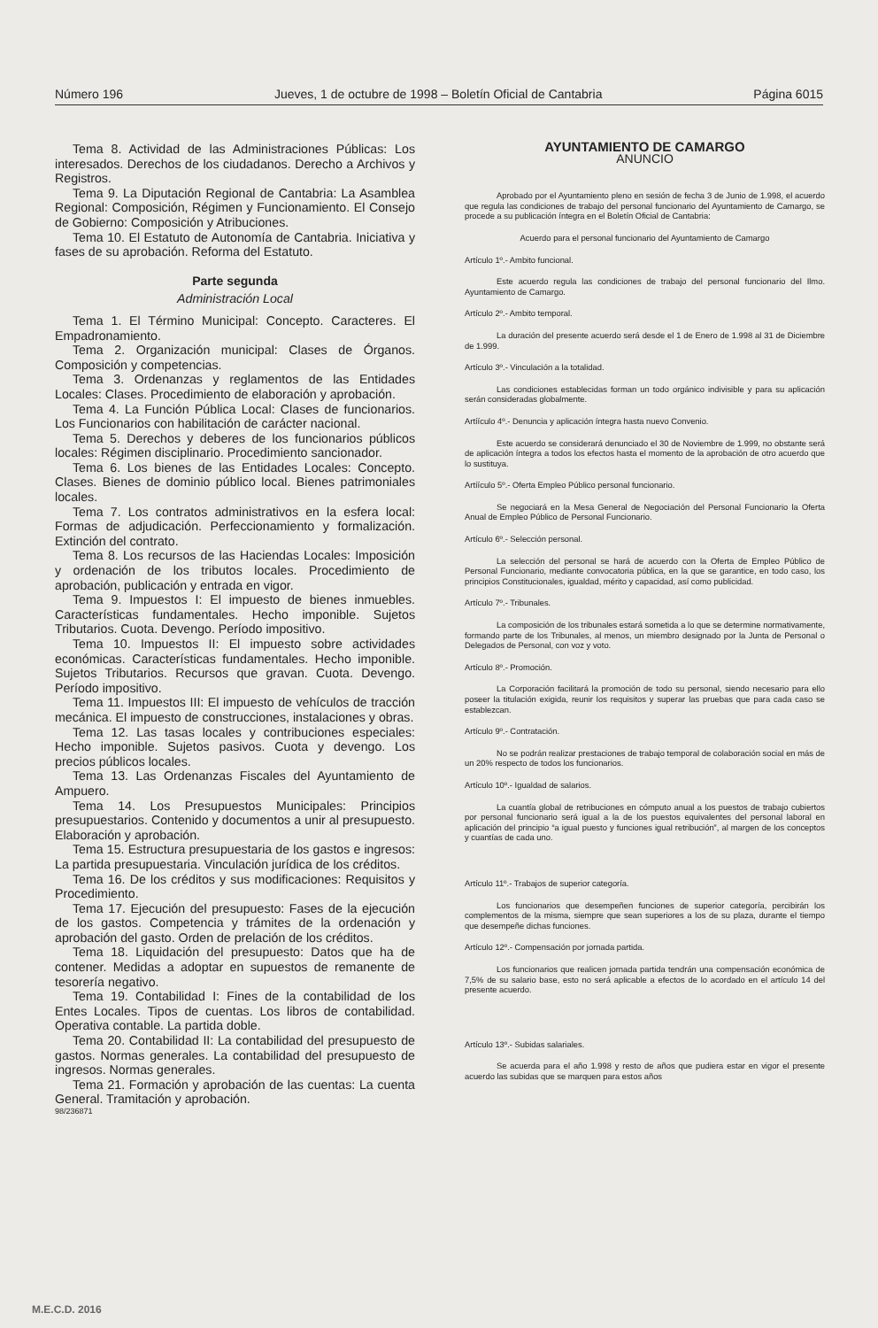Número 196 Jueves, 1 de octubre de 1998 – Boletín Oficial de Cantabria Página 6015
Tema 8. Actividad de las Administraciones Públicas: Los interesados. Derechos de los ciudadanos. Derecho a Archivos y Registros.
Tema 9. La Diputación Regional de Cantabria: La Asamblea Regional: Composición, Régimen y Funcionamiento. El Consejo de Gobierno: Composición y Atribuciones.
Tema 10. El Estatuto de Autonomía de Cantabria. Iniciativa y fases de su aprobación. Reforma del Estatuto.
Parte segunda
Administración Local
Tema 1. El Término Municipal: Concepto. Caracteres. El Empadronamiento.
Tema 2. Organización municipal: Clases de Órganos. Composición y competencias.
Tema 3. Ordenanzas y reglamentos de las Entidades Locales: Clases. Procedimiento de elaboración y aprobación.
Tema 4. La Función Pública Local: Clases de funcionarios. Los Funcionarios con habilitación de carácter nacional.
Tema 5. Derechos y deberes de los funcionarios públicos locales: Régimen disciplinario. Procedimiento sancionador.
Tema 6. Los bienes de las Entidades Locales: Concepto. Clases. Bienes de dominio público local. Bienes patrimoniales locales.
Tema 7. Los contratos administrativos en la esfera local: Formas de adjudicación. Perfeccionamiento y formalización. Extinción del contrato.
Tema 8. Los recursos de las Haciendas Locales: Imposición y ordenación de los tributos locales. Procedimiento de aprobación, publicación y entrada en vigor.
Tema 9. Impuestos I: El impuesto de bienes inmuebles. Características fundamentales. Hecho imponible. Sujetos Tributarios. Cuota. Devengo. Período impositivo.
Tema 10. Impuestos II: El impuesto sobre actividades económicas. Características fundamentales. Hecho imponible. Sujetos Tributarios. Recursos que gravan. Cuota. Devengo. Período impositivo.
Tema 11. Impuestos III: El impuesto de vehículos de tracción mecánica. El impuesto de construcciones, instalaciones y obras.
Tema 12. Las tasas locales y contribuciones especiales: Hecho imponible. Sujetos pasivos. Cuota y devengo. Los precios públicos locales.
Tema 13. Las Ordenanzas Fiscales del Ayuntamiento de Ampuero.
Tema 14. Los Presupuestos Municipales: Principios presupuestarios. Contenido y documentos a unir al presupuesto. Elaboración y aprobación.
Tema 15. Estructura presupuestaria de los gastos e ingresos: La partida presupuestaria. Vinculación jurídica de los créditos.
Tema 16. De los créditos y sus modificaciones: Requisitos y Procedimiento.
Tema 17. Ejecución del presupuesto: Fases de la ejecución de los gastos. Competencia y trámites de la ordenación y aprobación del gasto. Orden de prelación de los créditos.
Tema 18. Liquidación del presupuesto: Datos que ha de contener. Medidas a adoptar en supuestos de remanente de tesorería negativo.
Tema 19. Contabilidad I: Fines de la contabilidad de los Entes Locales. Tipos de cuentas. Los libros de contabilidad. Operativa contable. La partida doble.
Tema 20. Contabilidad II: La contabilidad del presupuesto de gastos. Normas generales. La contabilidad del presupuesto de ingresos. Normas generales.
Tema 21. Formación y aprobación de las cuentas: La cuenta General. Tramitación y aprobación.
98/236871
AYUNTAMIENTO DE CAMARGO
ANUNCIO
Aprobado por el Ayuntamiento pleno en sesión de fecha 3 de Junio de 1.998, el acuerdo que regula las condiciones de trabajo del personal funcionario del Ayuntamiento de Camargo, se procede a su publicación íntegra en el Boletín Oficial de Cantabria:
Acuerdo para el personal funcionario del Ayuntamiento de Camargo
Artículo 1º.- Ambito funcional.
Este acuerdo regula las condiciones de trabajo del personal funcionario del Ilmo. Ayuntamiento de Camargo.
Artículo 2º.- Ambito temporal.
La duración del presente acuerdo será desde el 1 de Enero de 1.998 al 31 de Diciembre de 1.999.
Artículo 3º.- Vinculación a la totalidad.
Las condiciones establecidas forman un todo orgánico indivisible y para su aplicación serán consideradas globalmente.
Artíículo 4º.- Denuncia y aplicación íntegra hasta nuevo Convenio.
Este acuerdo se considerará denunciado el 30 de Noviembre de 1.999, no obstante será de aplicación íntegra a todos los efectos hasta el momento de la aprobación de otro acuerdo que lo sustituya.
Artíículo 5º.- Oferta Empleo Público personal funcionario.
Se negociará en la Mesa General de Negociación del Personal Funcionario la Oferta Anual de Empleo Público de Personal Funcionario.
Artículo 6º.- Selección personal.
La selección del personal se hará de acuerdo con la Oferta de Empleo Público de Personal Funcionario, mediante convocatoria pública, en la que se garantice, en todo caso, los principios Constitucionales, igualdad, mérito y capacidad, así como publicidad.
Artículo 7º.- Tribunales.
La composición de los tribunales estará sometida a lo que se determine normativamente, formando parte de los Tribunales, al menos, un miembro designado por la Junta de Personal o Delegados de Personal, con voz y voto.
Artículo 8º.- Promoción.
La Corporación facilitará la promoción de todo su personal, siendo necesario para ello poseer la titulación exigida, reunir los requisitos y superar las pruebas que para cada caso se establezcan.
Artículo 9º.- Contratación.
No se podrán realizar prestaciones de trabajo temporal de colaboración social en más de un 20% respecto de todos los funcionarios.
Artículo 10º.- Igualdad de salarios.
La cuantía global de retribuciones en cómputo anual a los puestos de trabajo cubiertos por personal funcionario será igual a la de los puestos equivalentes del personal laboral en aplicación del principio “a igual puesto y funciones igual retribución”, al margen de los conceptos y cuantías de cada uno.
Artículo 11º.- Trabajos de superior categoría.
Los funcionarios que desempeñen funciones de superior categoría, percibirán los complementos de la misma, siempre que sean superiores a los de su plaza, durante el tiempo que desempeñe dichas funciones.
Artículo 12º.- Compensación por jornada partida.
Los funcionarios que realicen jornada partida tendrán una compensación económica de 7,5% de su salario base, esto no será aplicable a efectos de lo acordado en el artículo 14 del presente acuerdo.
Artículo 13º.- Subidas salariales.
Se acuerda para el año 1.998 y resto de años que pudiera estar en vigor el presente acuerdo las subidas que se marquen para estos años
M.E.C.D. 2016